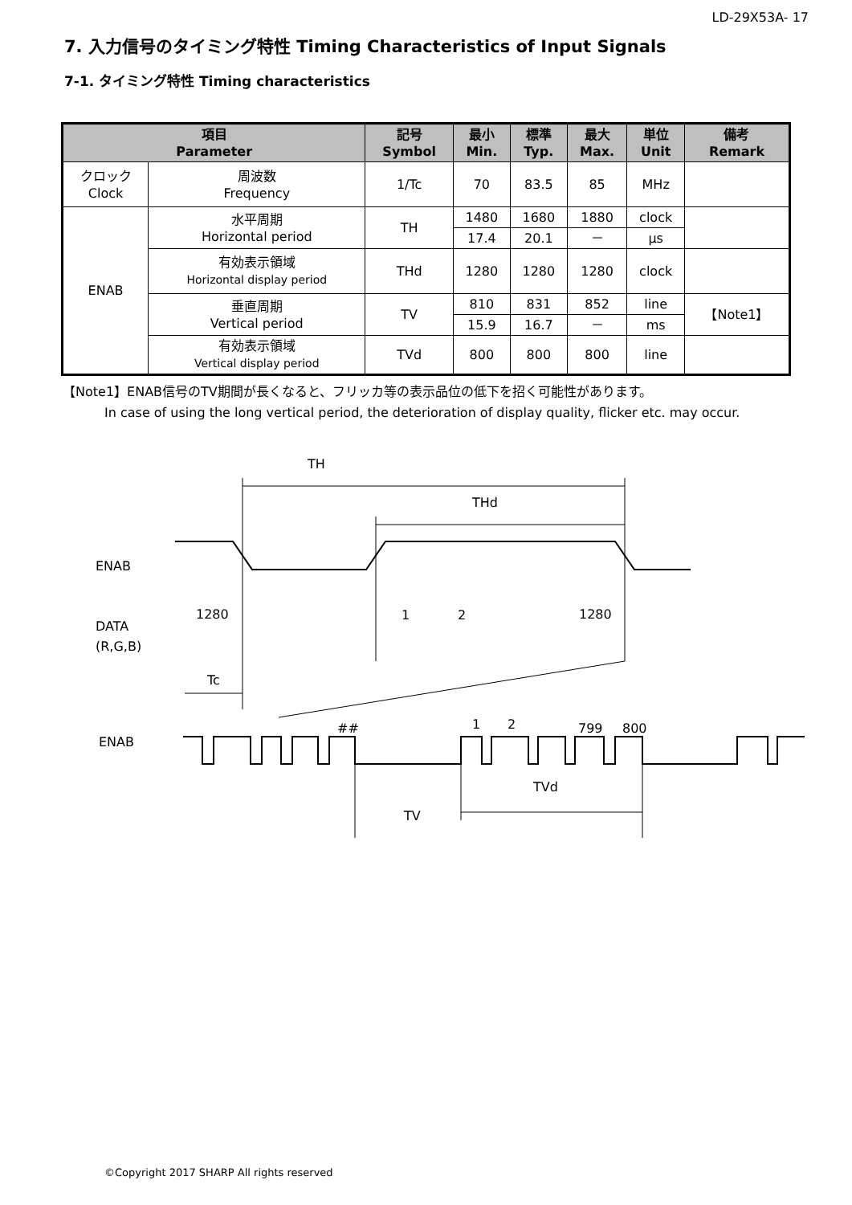LD-29X53A- 17
7. 入力信号のタイミング特性 Timing Characteristics of Input Signals
7-1. タイミング特性 Timing characteristics
| 項目 Parameter | | 記号 Symbol | 最小 Min. | 標準 Typ. | 最大 Max. | 単位 Unit | 備考 Remark |
| --- | --- | --- | --- | --- | --- | --- | --- |
| クロック Clock | 周波数 Frequency | 1/Tc | 70 | 83.5 | 85 | MHz | |
| ENAB | 水平周期 Horizontal period | TH | 1480 | 1680 | 1880 | clock | |
| | | | 17.4 | 20.1 | － | μs | |
| | 有効表示領域 Horizontal display period | THd | 1280 | 1280 | 1280 | clock | |
| | 垂直周期 Vertical period | TV | 810 | 831 | 852 | line | 【Note1】 |
| | | | 15.9 | 16.7 | － | ms | |
| | 有効表示領域 Vertical display period | TVd | 800 | 800 | 800 | line | |
【Note1】ENAB信号のTV期間が長くなると、フリッカ等の表示品位の低下を招く可能性があります。
In case of using the long vertical period, the deterioration of display quality, flicker etc. may occur.
TH
THd
ENAB
DATA
(R,G,B)
1280
1
2
1280
Tc
ENAB
##
1
2
799
800
TVd
TV
©Copyright 2017 SHARP All rights reserved